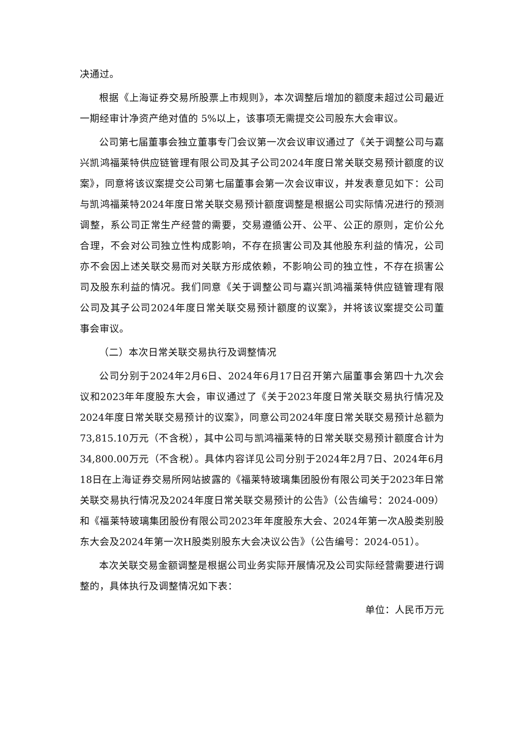决通过。
根据《上海证券交易所股票上市规则》，本次调整后增加的额度未超过公司最近一期经审计净资产绝对值的 5%以上，该事项无需提交公司股东大会审议。
公司第七届董事会独立董事专门会议第一次会议审议通过了《关于调整公司与嘉兴凯鸿福莱特供应链管理有限公司及其子公司2024年度日常关联交易预计额度的议案》，同意将该议案提交公司第七届董事会第一次会议审议，并发表意见如下：公司与凯鸿福莱特2024年度日常关联交易预计额度调整是根据公司实际情况进行的预测调整，系公司正常生产经营的需要，交易遵循公开、公平、公正的原则，定价公允合理，不会对公司独立性构成影响，不存在损害公司及其他股东利益的情况，公司亦不会因上述关联交易而对关联方形成依赖，不影响公司的独立性，不存在损害公司及股东利益的情况。我们同意《关于调整公司与嘉兴凯鸿福莱特供应链管理有限公司及其子公司2024年度日常关联交易预计额度的议案》，并将该议案提交公司董事会审议。
（二）本次日常关联交易执行及调整情况
公司分别于2024年2月6日、2024年6月17日召开第六届董事会第四十九次会议和2023年年度股东大会，审议通过了《关于2023年度日常关联交易执行情况及2024年度日常关联交易预计的议案》，同意公司2024年度日常关联交易预计总额为73,815.10万元（不含税），其中公司与凯鸿福莱特的日常关联交易预计额度合计为34,800.00万元（不含税）。具体内容详见公司分别于2024年2月7日、2024年6月18日在上海证券交易所网站披露的《福莱特玻璃集团股份有限公司关于2023年日常关联交易执行情况及2024年度日常关联交易预计的公告》（公告编号：2024-009）和《福莱特玻璃集团股份有限公司2023年年度股东大会、2024年第一次A股类别股东大会及2024年第一次H股类别股东大会决议公告》（公告编号：2024-051）。
本次关联交易金额调整是根据公司业务实际开展情况及公司实际经营需要进行调整的，具体执行及调整情况如下表：
单位：人民币万元